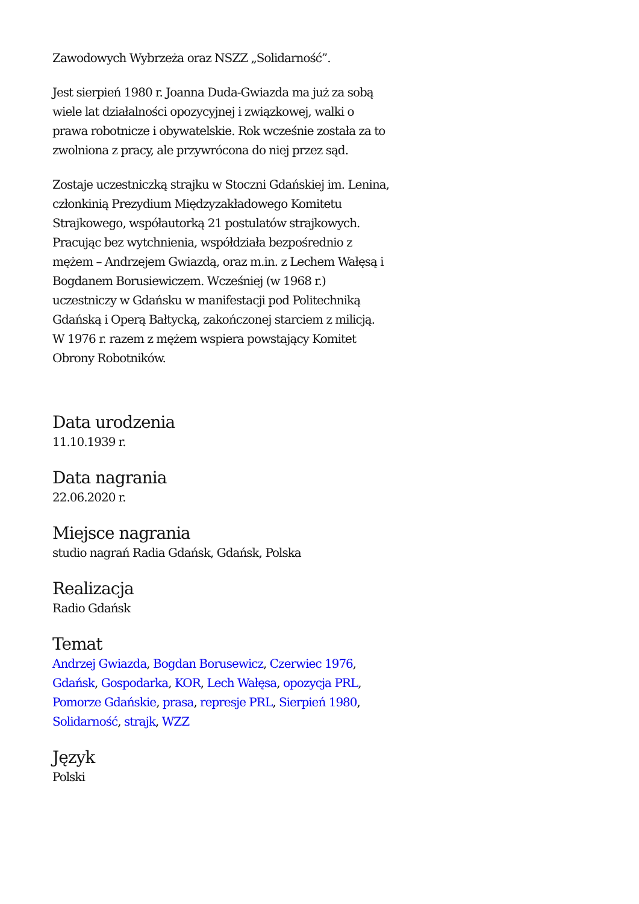Zawodowych Wybrzeża oraz NSZZ „Solidarność”.
Jest sierpień 1980 r. Joanna Duda-Gwiazda ma już za sobą wiele lat działalności opozycyjnej i związkowej, walki o prawa robotnicze i obywatelskie. Rok wcześnie została za to zwolniona z pracy, ale przywrócona do niej przez sąd.
Zostaje uczestniczką strajku w Stoczni Gdańskiej im. Lenina, członkinią Prezydium Międzyzakładowego Komitetu Strajkowego, współautorką 21 postulatów strajkowych. Pracując bez wytchnienia, współdziała bezpośrednio z mężem – Andrzejem Gwiazdą, oraz m.in. z Lechem Wałęsą i Bogdanem Borusiewiczem. Wcześniej (w 1968 r.) uczestniczy w Gdańsku w manifestacji pod Politechniką Gdańską i Operą Bałtycką, zakończonej starciem z milicją. W 1976 r. razem z mężem wspiera powstający Komitet Obrony Robotników.
Data urodzenia
11.10.1939 r.
Data nagrania
22.06.2020 r.
Miejsce nagrania
studio nagrań Radia Gdańsk, Gdańsk, Polska
Realizacja
Radio Gdańsk
Temat
Andrzej Gwiazda, Bogdan Borusewicz, Czerwiec 1976, Gdańsk, Gospodarka, KOR, Lech Wałęsa, opozycja PRL, Pomorze Gdańskie, prasa, represje PRL, Sierpień 1980, Solidarność, strajk, WZZ
Język
Polski